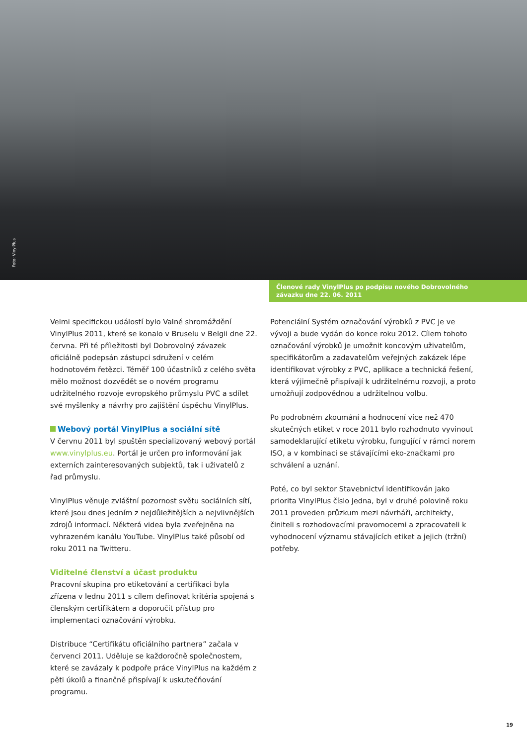Foto: VinylPlus
Členové rady VinylPlus po podpisu nového Dobrovolného
závazku dne 22. 06. 2011
Velmi specifickou událostí bylo Valné shromáždění VinylPlus 2011, které se konalo v Bruselu v Belgii dne 22. června. Při té příležitosti byl Dobrovolný závazek oficiálně podepsán zástupci sdružení v celém hodnotovém řetězci. Téměř 100 účastníků z celého světa mělo možnost dozvědět se o novém programu udržitelného rozvoje evropského průmyslu PVC a sdílet své myšlenky a návrhy pro zajištění úspěchu VinylPlus.
Webový portál VinylPlus a sociální sítě
V červnu 2011 byl spuštěn specializovaný webový portál www.vinylplus.eu. Portál je určen pro informování jak externích zainteresovaných subjektů, tak i uživatelů z řad průmyslu.
VinylPlus věnuje zvláštní pozornost světu sociálních sítí, které jsou dnes jedním z nejdůležitějších a nejvlivnějších zdrojů informací. Některá videa byla zveřejněna na vyhrazeném kanálu YouTube. VinylPlus také působí od roku 2011 na Twitteru.
Viditelné členství a účast produktu
Pracovní skupina pro etiketování a certifikaci byla zřízena v lednu 2011 s cílem definovat kritéria spojená s členským certifikátem a doporučit přístup pro implementaci označování výrobku.
Distribuce “Certifikátu oficiálního partnera” začala v červenci 2011. Uděluje se každoročně společnostem, které se zavázaly k podpoře práce VinylPlus na každém z pěti úkolů a finančně přispívají k uskutečňování programu.
Potenciální Systém označování výrobků z PVC je ve vývoji a bude vydán do konce roku 2012. Cílem tohoto označování výrobků je umožnit koncovým uživatelům, specifikátorům a zadavatelům veřejných zakázek lépe identifikovat výrobky z PVC, aplikace a technická řešení, která výjimečně přispívají k udržitelnému rozvoji, a proto umožňují zodpovědnou a udržitelnou volbu.
Po podrobném zkoumání a hodnocení více než 470 skutečných etiket v roce 2011 bylo rozhodnuto vyvinout samodeklarující etiketu výrobku, fungující v rámci norem ISO, a v kombinaci se stávajícími eko-značkami pro schválení a uznání.
Poté, co byl sektor Stavebnictví identifikován jako priorita VinylPlus číslo jedna, byl v druhé polovině roku 2011 proveden průzkum mezi návrháři, architekty, činiteli s rozhodovacími pravomocemi a zpracovateli k vyhodnocení významu stávajících etiket a jejich (tržní) potřeby.
19